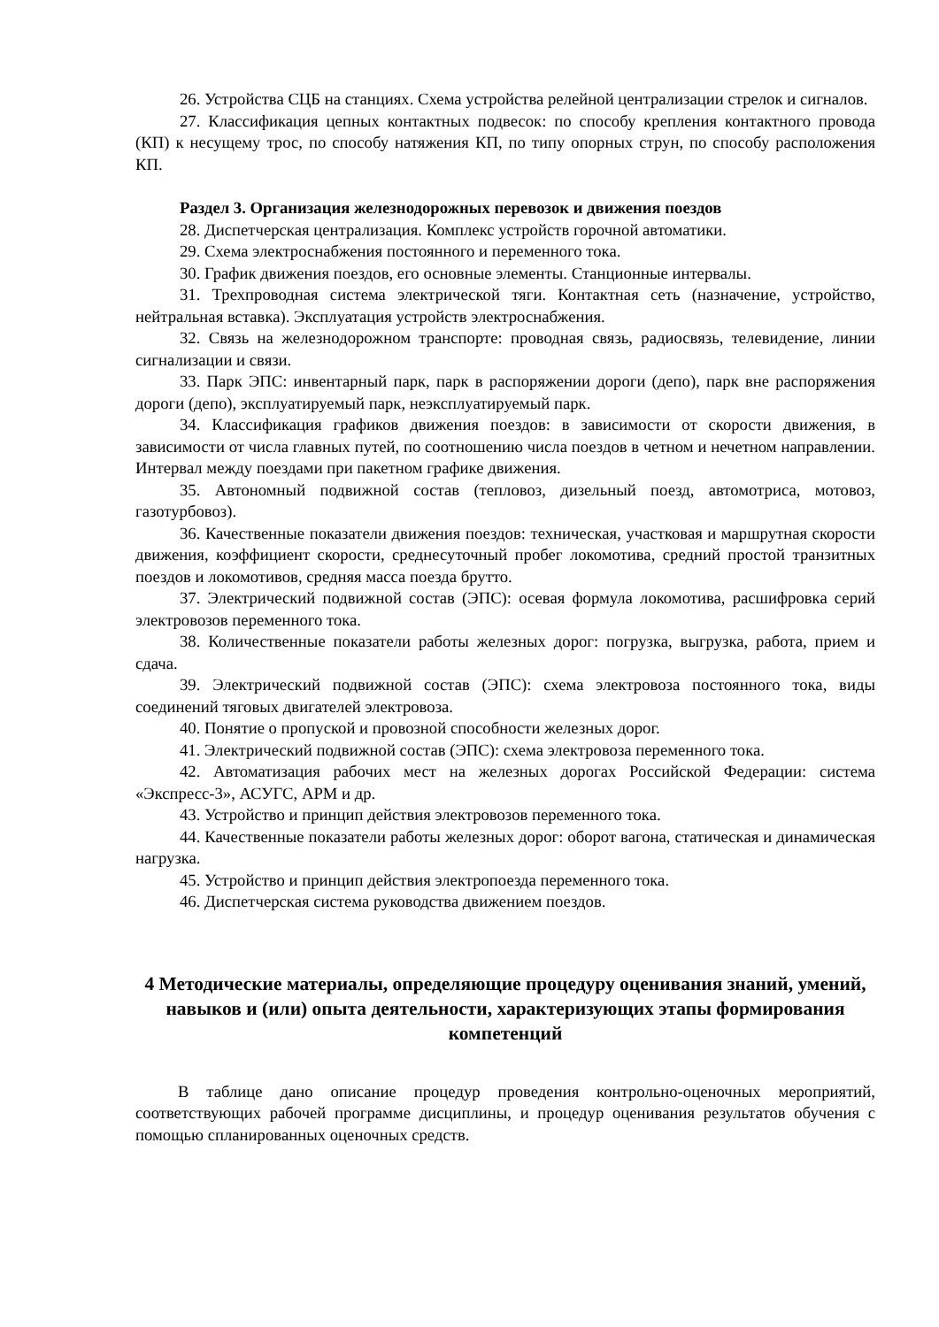26. Устройства СЦБ на станциях. Схема устройства релейной централизации стрелок и сигналов.
27. Классификация цепных контактных подвесок: по способу крепления контактного провода (КП) к несущему трос, по способу натяжения КП, по типу опорных струн, по способу расположения КП.
Раздел 3. Организация железнодорожных перевозок и движения поездов
28. Диспетчерская централизация. Комплекс устройств горочной автоматики.
29. Схема электроснабжения постоянного и переменного тока.
30. График движения поездов, его основные элементы. Станционные интервалы.
31. Трехпроводная система электрической тяги. Контактная сеть (назначение, устройство, нейтральная вставка). Эксплуатация устройств электроснабжения.
32. Связь на железнодорожном транспорте: проводная связь, радиосвязь, телевидение, линии сигнализации и связи.
33. Парк ЭПС: инвентарный парк, парк в распоряжении дороги (депо), парк вне распоряжения дороги (депо), эксплуатируемый парк, неэксплуатируемый парк.
34. Классификация графиков движения поездов: в зависимости от скорости движения, в зависимости от числа главных путей, по соотношению числа поездов в четном и нечетном направлении. Интервал между поездами при пакетном графике движения.
35. Автономный подвижной состав (тепловоз, дизельный поезд, автомотриса, мотовоз, газотурбовоз).
36. Качественные показатели движения поездов: техническая, участковая и маршрутная скорости движения, коэффициент скорости, среднесуточный пробег локомотива, средний простой транзитных поездов и локомотивов, средняя масса поезда брутто.
37. Электрический подвижной состав (ЭПС): осевая формула локомотива, расшифровка серий электровозов переменного тока.
38. Количественные показатели работы железных дорог: погрузка, выгрузка, работа, прием и сдача.
39. Электрический подвижной состав (ЭПС): схема электровоза постоянного тока, виды соединений тяговых двигателей электровоза.
40. Понятие о пропуской и провозной способности железных дорог.
41. Электрический подвижной состав (ЭПС): схема электровоза переменного тока.
42. Автоматизация рабочих мест на железных дорогах Российской Федерации: система «Экспресс-3», АСУГС, АРМ и др.
43. Устройство и принцип действия электровозов переменного тока.
44. Качественные показатели работы железных дорог: оборот вагона, статическая и динамическая нагрузка.
45. Устройство и принцип действия электропоезда переменного тока.
46. Диспетчерская система руководства движением поездов.
4 Методические материалы, определяющие процедуру оценивания знаний, умений, навыков и (или) опыта деятельности, характеризующих этапы формирования компетенций
В таблице дано описание процедур проведения контрольно-оценочных мероприятий, соответствующих рабочей программе дисциплины, и процедур оценивания результатов обучения с помощью спланированных оценочных средств.